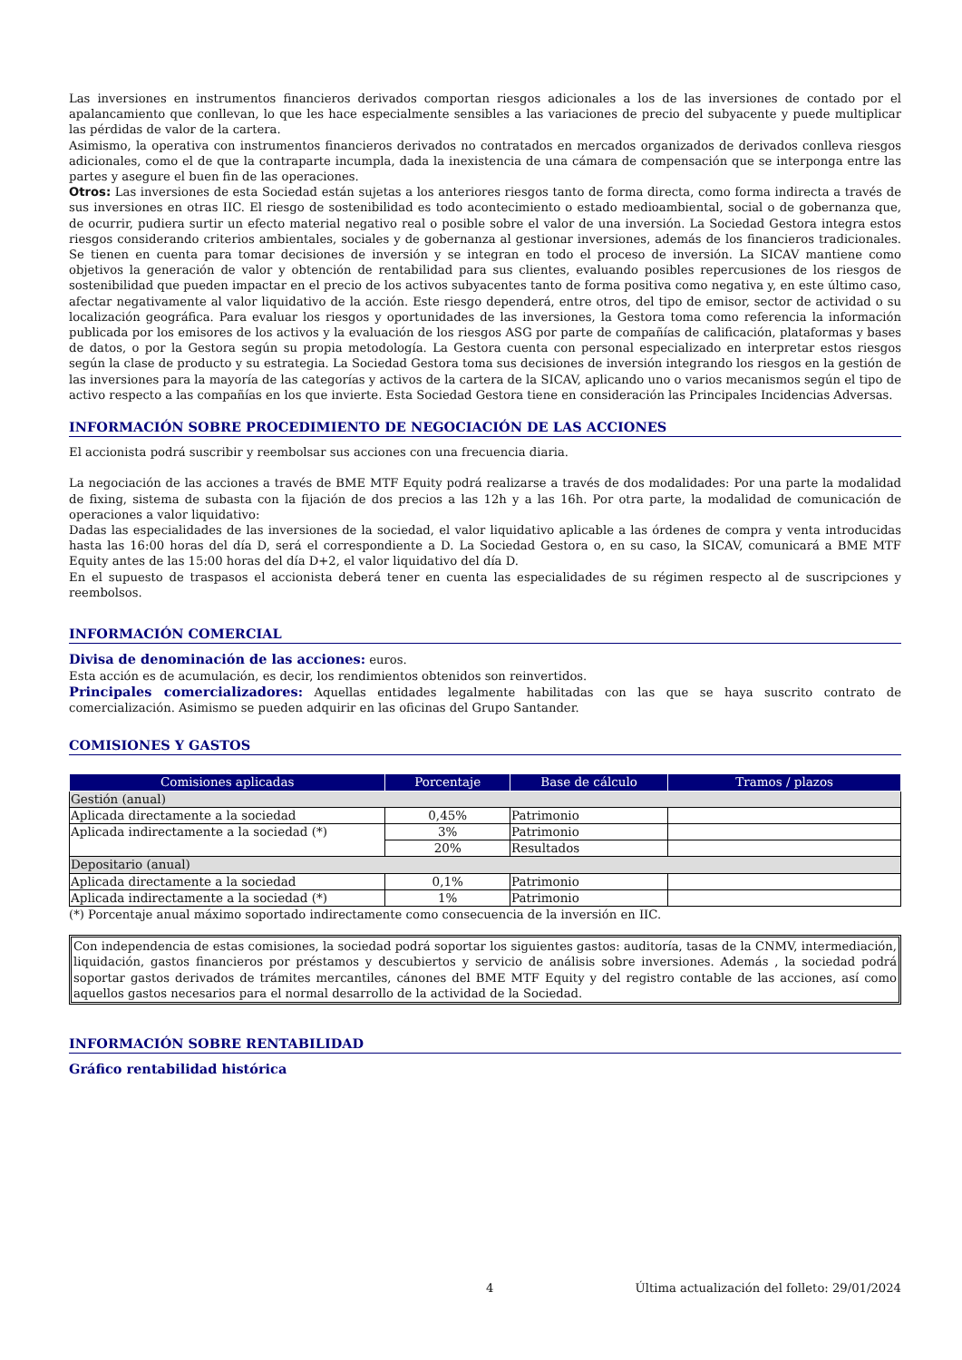Las inversiones en instrumentos financieros derivados comportan riesgos adicionales a los de las inversiones de contado por el apalancamiento que conllevan, lo que les hace especialmente sensibles a las variaciones de precio del subyacente y puede multiplicar las pérdidas de valor de la cartera.
Asimismo, la operativa con instrumentos financieros derivados no contratados en mercados organizados de derivados conlleva riesgos adicionales, como el de que la contraparte incumpla, dada la inexistencia de una cámara de compensación que se interponga entre las partes y asegure el buen fin de las operaciones.
Otros: Las inversiones de esta Sociedad están sujetas a los anteriores riesgos tanto de forma directa, como forma indirecta a través de sus inversiones en otras IIC. El riesgo de sostenibilidad es todo acontecimiento o estado medioambiental, social o de gobernanza que, de ocurrir, pudiera surtir un efecto material negativo real o posible sobre el valor de una inversión. La Sociedad Gestora integra estos riesgos considerando criterios ambientales, sociales y de gobernanza al gestionar inversiones, además de los financieros tradicionales. Se tienen en cuenta para tomar decisiones de inversión y se integran en todo el proceso de inversión. La SICAV mantiene como objetivos la generación de valor y obtención de rentabilidad para sus clientes, evaluando posibles repercusiones de los riesgos de sostenibilidad que pueden impactar en el precio de los activos subyacentes tanto de forma positiva como negativa y, en este último caso, afectar negativamente al valor liquidativo de la acción. Este riesgo dependerá, entre otros, del tipo de emisor, sector de actividad o su localización geográfica. Para evaluar los riesgos y oportunidades de las inversiones, la Gestora toma como referencia la información publicada por los emisores de los activos y la evaluación de los riesgos ASG por parte de compañías de calificación, plataformas y bases de datos, o por la Gestora según su propia metodología. La Gestora cuenta con personal especializado en interpretar estos riesgos según la clase de producto y su estrategia. La Sociedad Gestora toma sus decisiones de inversión integrando los riesgos en la gestión de las inversiones para la mayoría de las categorías y activos de la cartera de la SICAV, aplicando uno o varios mecanismos según el tipo de activo respecto a las compañías en los que invierte. Esta Sociedad Gestora tiene en consideración las Principales Incidencias Adversas.
INFORMACIÓN SOBRE PROCEDIMIENTO DE NEGOCIACIÓN DE LAS ACCIONES
El accionista podrá suscribir y reembolsar sus acciones con una frecuencia diaria.
La negociación de las acciones a través de BME MTF Equity podrá realizarse a través de dos modalidades: Por una parte la modalidad de fixing, sistema de subasta con la fijación de dos precios a las 12h y a las 16h. Por otra parte, la modalidad de comunicación de operaciones a valor liquidativo:
Dadas las especialidades de las inversiones de la sociedad, el valor liquidativo aplicable a las órdenes de compra y venta introducidas hasta las 16:00 horas del día D, será el correspondiente a D. La Sociedad Gestora o, en su caso, la SICAV, comunicará a BME MTF Equity antes de las 15:00 horas del día D+2, el valor liquidativo del día D.
En el supuesto de traspasos el accionista deberá tener en cuenta las especialidades de su régimen respecto al de suscripciones y reembolsos.
INFORMACIÓN COMERCIAL
Divisa de denominación de las acciones: euros.
Esta acción es de acumulación, es decir, los rendimientos obtenidos son reinvertidos.
Principales comercializadores: Aquellas entidades legalmente habilitadas con las que se haya suscrito contrato de comercialización. Asimismo se pueden adquirir en las oficinas del Grupo Santander.
COMISIONES Y GASTOS
| Comisiones aplicadas | Porcentaje | Base de cálculo | Tramos / plazos |
| --- | --- | --- | --- |
| Gestión (anual) | | | |
| Aplicada directamente a la sociedad | 0,45% | Patrimonio | |
| Aplicada indirectamente a la sociedad (*) | 3% | Patrimonio | |
| | 20% | Resultados | |
| Depositario (anual) | | | |
| Aplicada directamente a la sociedad | 0,1% | Patrimonio | |
| Aplicada indirectamente a la sociedad (*) | 1% | Patrimonio | |
(*) Porcentaje anual máximo soportado indirectamente como consecuencia de la inversión en IIC.
Con independencia de estas comisiones, la sociedad podrá soportar los siguientes gastos: auditoría, tasas de la CNMV, intermediación, liquidación, gastos financieros por préstamos y descubiertos y servicio de análisis sobre inversiones. Además , la sociedad podrá soportar gastos derivados de trámites mercantiles, cánones del BME MTF Equity y del registro contable de las acciones, así como aquellos gastos necesarios para el normal desarrollo de la actividad de la Sociedad.
INFORMACIÓN SOBRE RENTABILIDAD
Gráfico rentabilidad histórica
4 Última actualización del folleto: 29/01/2024